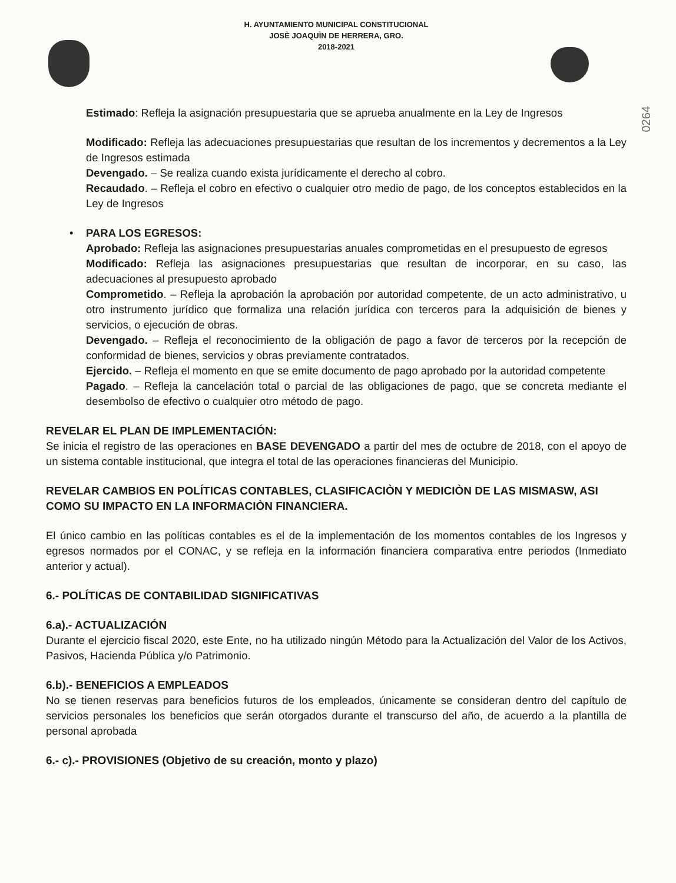H. AYUNTAMIENTO MUNICIPAL CONSTITUCIONAL
JOSÈ JOAQUÌN DE HERRERA, GRO.
2018-2021
0264
Estimado: Refleja la asignación presupuestaria que se aprueba anualmente en la Ley de Ingresos
Modificado: Refleja las adecuaciones presupuestarias que resultan de los incrementos y decrementos a la Ley de Ingresos estimada
Devengado. – Se realiza cuando exista jurídicamente el derecho al cobro.
Recaudado. – Refleja el cobro en efectivo o cualquier otro medio de pago, de los conceptos establecidos en la Ley de Ingresos
• PARA LOS EGRESOS:
Aprobado: Refleja las asignaciones presupuestarias anuales comprometidas en el presupuesto de egresos
Modificado: Refleja las asignaciones presupuestarias que resultan de incorporar, en su caso, las adecuaciones al presupuesto aprobado
Comprometido. – Refleja la aprobación la aprobación por autoridad competente, de un acto administrativo, u otro instrumento jurídico que formaliza una relación jurídica con terceros para la adquisición de bienes y servicios, o ejecución de obras.
Devengado. – Refleja el reconocimiento de la obligación de pago a favor de terceros por la recepción de conformidad de bienes, servicios y obras previamente contratados.
Ejercido. – Refleja el momento en que se emite documento de pago aprobado por la autoridad competente
Pagado. – Refleja la cancelación total o parcial de las obligaciones de pago, que se concreta mediante el desembolso de efectivo o cualquier otro método de pago.
REVELAR EL PLAN DE IMPLEMENTACIÓN:
Se inicia el registro de las operaciones en BASE DEVENGADO a partir del mes de octubre de 2018, con el apoyo de un sistema contable institucional, que integra el total de las operaciones financieras del Municipio.
REVELAR CAMBIOS EN POLÍTICAS CONTABLES, CLASIFICACIÒN Y MEDICIÒN DE LAS MISMASW, ASI COMO SU IMPACTO EN LA INFORMACIÒN FINANCIERA.
El único cambio en las políticas contables es el de la implementación de los momentos contables de los Ingresos y egresos normados por el CONAC, y se refleja en la información financiera comparativa entre periodos (Inmediato anterior y actual).
6.- POLÍTICAS DE CONTABILIDAD SIGNIFICATIVAS
6.a).- ACTUALIZACIÓN
Durante el ejercicio fiscal 2020, este Ente, no ha utilizado ningún Método para la Actualización del Valor de los Activos, Pasivos, Hacienda Pública y/o Patrimonio.
6.b).- BENEFICIOS A EMPLEADOS
No se tienen reservas para beneficios futuros de los empleados, únicamente se consideran dentro del capítulo de servicios personales los beneficios que serán otorgados durante el transcurso del año, de acuerdo a la plantilla de personal aprobada
6.- c).- PROVISIONES (Objetivo de su creación, monto y plazo)